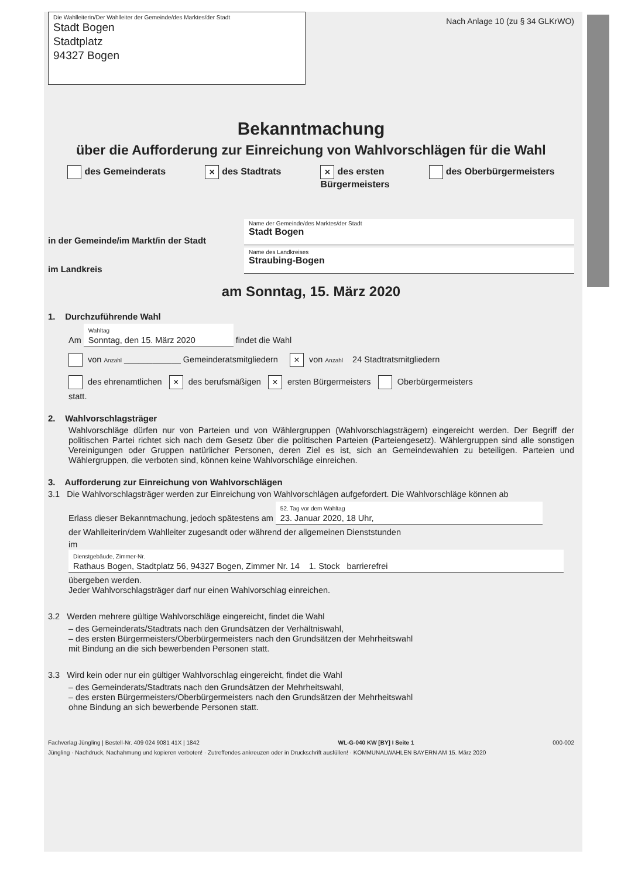Die Wahlleiterin/Der Wahlleiter der Gemeinde/des Marktes/der Stadt
Stadt Bogen
Stadtplatz
94327 Bogen
Nach Anlage 10 (zu § 34 GLKrWO)
Bekanntmachung
über die Aufforderung zur Einreichung von Wahlvorschlägen für die Wahl
des Gemeinderats × des Stadtrats × des ersten
Bürgermeisters des Oberbürgermeisters
in der Gemeinde/im Markt/in der Stadt
Name der Gemeinde/des Marktes/der Stadt
Stadt Bogen
im Landkreis
Name des Landkreises
Straubing-Bogen
am Sonntag, 15. März 2020
1. Durchzuführende Wahl
Am Wahltag
Sonntag, den 15. März 2020 findet die Wahl
von Anzahl ____________ Gemeinderatsmitgliedern × von Anzahl 24 Stadtratsmitgliedern
des ehrenamtlichen × des berufsmäßigen × ersten Bürgermeisters Oberbürgermeisters
statt.
2. Wahlvorschlagsträger
Wahlvorschläge dürfen nur von Parteien und von Wählergruppen (Wahlvorschlagsträgern) eingereicht werden. Der Begriff der politischen Partei richtet sich nach dem Gesetz über die politischen Parteien (Parteiengesetz). Wählergruppen sind alle sonstigen Vereinigungen oder Gruppen natürlicher Personen, deren Ziel es ist, sich an Gemeindewahlen zu beteiligen. Parteien und Wählergruppen, die verboten sind, können keine Wahlvorschläge einreichen.
3. Aufforderung zur Einreichung von Wahlvorschlägen
3.1 Die Wahlvorschlagsträger werden zur Einreichung von Wahlvorschlägen aufgefordert. Die Wahlvorschläge können ab
Erlass dieser Bekanntmachung, jedoch spätestens am 52. Tag vor dem Wahltag
23. Januar 2020, 18 Uhr,
der Wahlleiterin/dem Wahlleiter zugesandt oder während der allgemeinen Dienststunden
im Dienstgebäude, Zimmer-Nr.
Rathaus Bogen, Stadtplatz 56, 94327 Bogen, Zimmer Nr. 14 1. Stock barrierefrei
übergeben werden.
Jeder Wahlvorschlagsträger darf nur einen Wahlvorschlag einreichen.
3.2 Werden mehrere gültige Wahlvorschläge eingereicht, findet die Wahl
– des Gemeinderats/Stadtrats nach den Grundsätzen der Verhältniswahl,
– des ersten Bürgermeisters/Oberbürgermeisters nach den Grundsätzen der Mehrheitswahl
mit Bindung an die sich bewerbenden Personen statt.
3.3 Wird kein oder nur ein gültiger Wahlvorschlag eingereicht, findet die Wahl
– des Gemeinderats/Stadtrats nach den Grundsätzen der Mehrheitswahl,
– des ersten Bürgermeisters/Oberbürgermeisters nach den Grundsätzen der Mehrheitswahl
ohne Bindung an sich bewerbende Personen statt.
Fachverlag Jüngling | Bestell-Nr. 409 024 9081 41X | 1842 WL-G-040 KW [BY] I Seite 1 000-002
Jüngling · Nachdruck, Nachahmung und kopieren verboten! · Zutreffendes ankreuzen oder in Druckschrift ausfüllen! · KOMMUNALWAHLEN BAYERN AM 15. März 2020